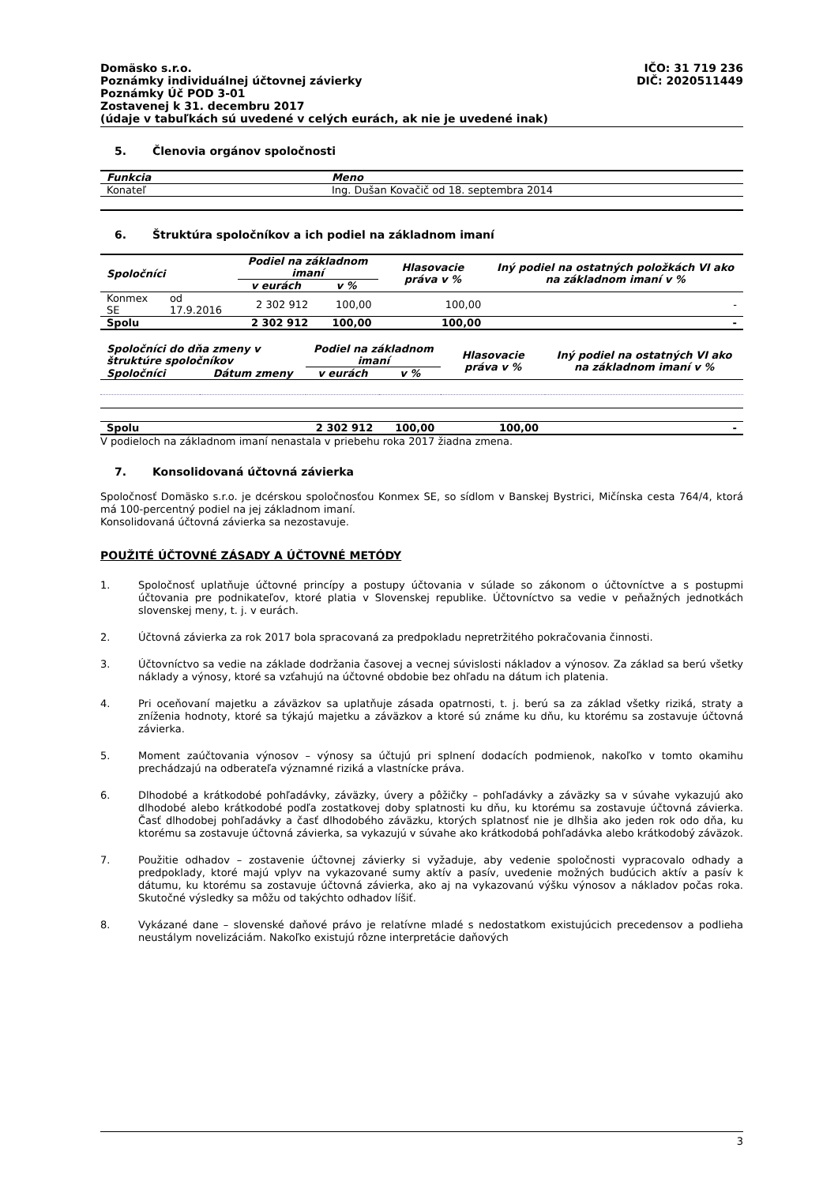Domäsko s.r.o. IČO: 31 719 236
Poznámky individuálnej účtovnej závierky DIČ: 2020511449
Poznámky Úč POD 3-01
Zostavenej k 31. decembru 2017
(údaje v tabuľkách sú uvedené v celých eurách, ak nie je uvedené inak)
5. Členovia orgánov spoločnosti
| Funkcia | Meno |
| --- | --- |
| Konateľ | Ing. Dušan Kovačič od 18. septembra 2014 |
6. Štruktúra spoločníkov a ich podiel na základnom imaní
| Spoločníci | | Podiel na základnom imaní | | Hlasovacie práva v % | Iný podiel na ostatných položkách VI ako na základnom imaní v % |
| --- | --- | --- | --- | --- | --- |
| | | v eurách | v % | | |
| Konmex SE | od 17.9.2016 | 2 302 912 | 100,00 | 100,00 | - |
| Spolu | | 2 302 912 | 100,00 | 100,00 | - |
| Spoločníci do dňa zmeny v štruktúre spoločníkov | | Podiel na základnom imaní | | Hlasovacie práva v % | Iný podiel na ostatných VI ako na základnom imaní v % |
| --- | --- | --- | --- | --- | --- |
| Spoločníci | Dátum zmeny | v eurách | v % | | |
| Spolu | | 2 302 912 | 100,00 | 100,00 | - |
V podieloch na základnom imaní nenastala v priebehu roka 2017 žiadna zmena.
7. Konsolidovaná účtovná závierka
Spoločnosť Domäsko s.r.o. je dcérskou spoločnosťou Konmex SE, so sídlom v Banskej Bystrici, Mičínska cesta 764/4, ktorá má 100-percentný podiel na jej základnom imaní.
Konsolidovaná účtovná závierka sa nezostavuje.
POUŽITÉ ÚČTOVNÉ ZÁSADY A ÚČTOVNÉ METÓDY
1. Spoločnosť uplatňuje účtovné princípy a postupy účtovania v súlade so zákonom o účtovníctve a s postupmi účtovania pre podnikateľov, ktoré platia v Slovenskej republike. Účtovníctvo sa vedie v peňažných jednotkách slovenskej meny, t. j. v eurách.
2. Účtovná závierka za rok 2017 bola spracovaná za predpokladu nepretržitého pokračovania činnosti.
3. Účtovníctvo sa vedie na základe dodržania časovej a vecnej súvislosti nákladov a výnosov. Za základ sa berú všetky náklady a výnosy, ktoré sa vzťahujú na účtovné obdobie bez ohľadu na dátum ich platenia.
4. Pri oceňovaní majetku a záväzkov sa uplatňuje zásada opatrnosti, t. j. berú sa za základ všetky riziká, straty a zníženia hodnoty, ktoré sa týkajú majetku a záväzkov a ktoré sú známe ku dňu, ku ktorému sa zostavuje účtovná závierka.
5. Moment zaúčtovania výnosov – výnosy sa účtujú pri splnení dodacích podmienok, nakoľko v tomto okamihu prechádzajú na odberateľa významné riziká a vlastnícke práva.
6. Dlhodobé a krátkodobé pohľadávky, záväzky, úvery a pôžičky – pohľadávky a záväzky sa v súvahe vykazujú ako dlhodobé alebo krátkodobé podľa zostatkovej doby splatnosti ku dňu, ku ktorému sa zostavuje účtovná závierka. Časť dlhodobej pohľadávky a časť dlhodobého záväzku, ktorých splatnosť nie je dlhšia ako jeden rok odo dňa, ku ktorému sa zostavuje účtovná závierka, sa vykazujú v súvahe ako krátkodobá pohľadávka alebo krátkodobý záväzok.
7. Použitie odhadov – zostavenie účtovnej závierky si vyžaduje, aby vedenie spoločnosti vypracovalo odhady a predpoklady, ktoré majú vplyv na vykazované sumy aktív a pasív, uvedenie možných budúcich aktív a pasív k dátumu, ku ktorému sa zostavuje účtovná závierka, ako aj na vykazovanú výšku výnosov a nákladov počas roka. Skutočné výsledky sa môžu od takýchto odhadov líšiť.
8. Vykázané dane – slovenské daňové právo je relatívne mladé s nedostatkom existujúcich precedensov a podlieha neustálym novelizáciám. Nakoľko existujú rôzne interpretácie daňových
3